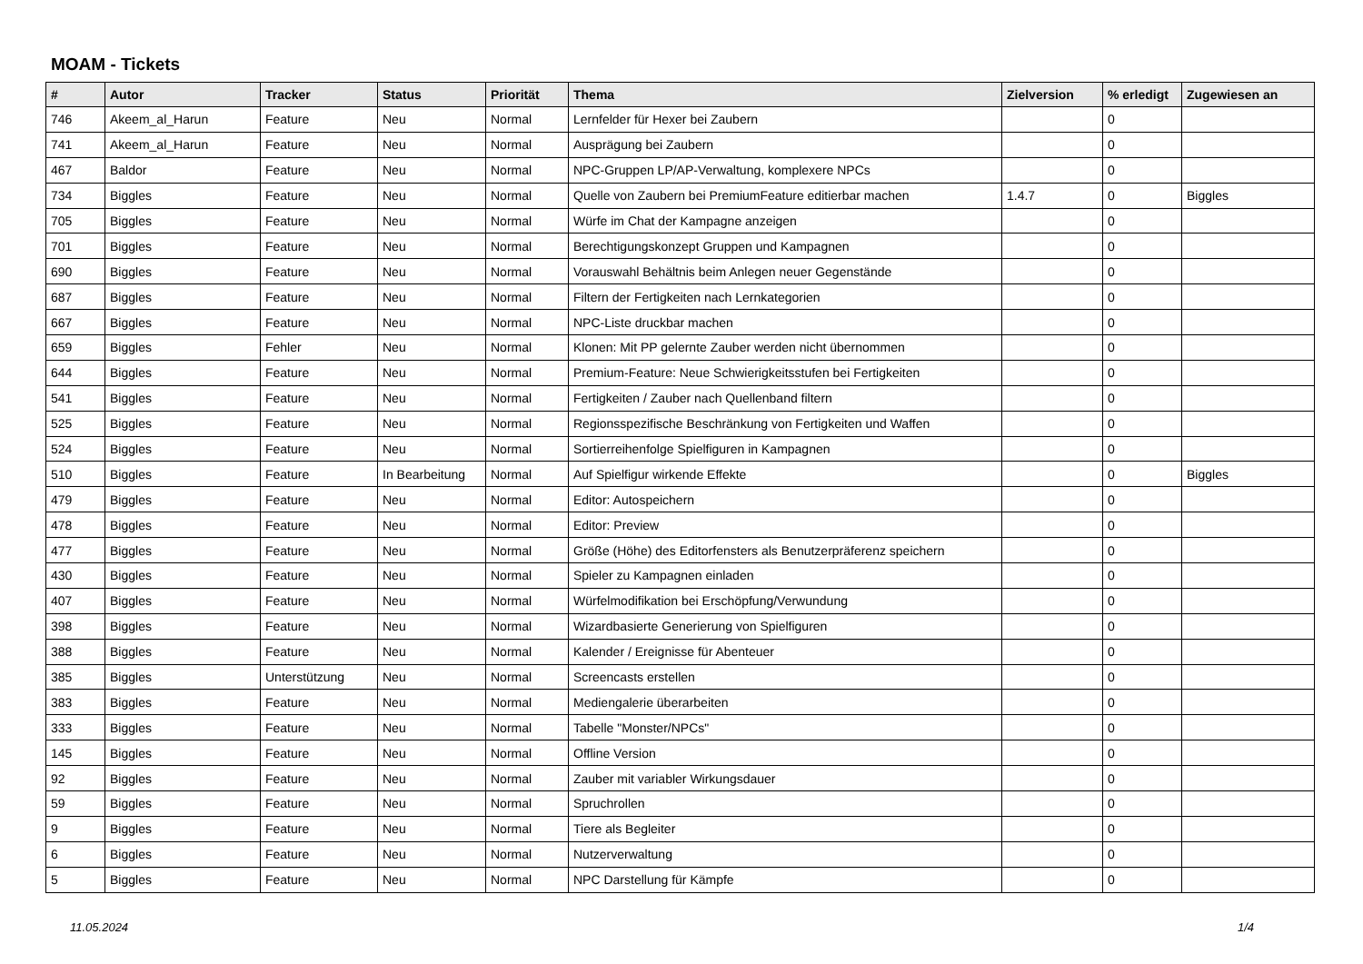MOAM - Tickets
| # | Autor | Tracker | Status | Priorität | Thema | Zielversion | % erledigt | Zugewiesen an |
| --- | --- | --- | --- | --- | --- | --- | --- | --- |
| 746 | Akeem_al_Harun | Feature | Neu | Normal | Lernfelder für Hexer bei Zaubern | | 0 | |
| 741 | Akeem_al_Harun | Feature | Neu | Normal | Ausprägung bei Zaubern | | 0 | |
| 467 | Baldor | Feature | Neu | Normal | NPC-Gruppen LP/AP-Verwaltung, komplexere NPCs | | 0 | |
| 734 | Biggles | Feature | Neu | Normal | Quelle von Zaubern bei PremiumFeature editierbar machen | 1.4.7 | 0 | Biggles |
| 705 | Biggles | Feature | Neu | Normal | Würfe im Chat der Kampagne anzeigen | | 0 | |
| 701 | Biggles | Feature | Neu | Normal | Berechtigungskonzept Gruppen und Kampagnen | | 0 | |
| 690 | Biggles | Feature | Neu | Normal | Vorauswahl Behältnis beim Anlegen neuer Gegenstände | | 0 | |
| 687 | Biggles | Feature | Neu | Normal | Filtern der Fertigkeiten nach Lernkategorien | | 0 | |
| 667 | Biggles | Feature | Neu | Normal | NPC-Liste druckbar machen | | 0 | |
| 659 | Biggles | Fehler | Neu | Normal | Klonen: Mit PP gelernte Zauber werden nicht übernommen | | 0 | |
| 644 | Biggles | Feature | Neu | Normal | Premium-Feature: Neue Schwierigkeitsstufen bei Fertigkeiten | | 0 | |
| 541 | Biggles | Feature | Neu | Normal | Fertigkeiten / Zauber nach Quellenband filtern | | 0 | |
| 525 | Biggles | Feature | Neu | Normal | Regionsspezifische Beschränkung von Fertigkeiten und Waffen | | 0 | |
| 524 | Biggles | Feature | Neu | Normal | Sortierreihenfolge Spielfiguren in Kampagnen | | 0 | |
| 510 | Biggles | Feature | In Bearbeitung | Normal | Auf Spielfigur wirkende Effekte | | 0 | Biggles |
| 479 | Biggles | Feature | Neu | Normal | Editor: Autospeichern | | 0 | |
| 478 | Biggles | Feature | Neu | Normal | Editor: Preview | | 0 | |
| 477 | Biggles | Feature | Neu | Normal | Größe (Höhe) des Editorfensters als Benutzerpräferenz speichern | | 0 | |
| 430 | Biggles | Feature | Neu | Normal | Spieler zu Kampagnen einladen | | 0 | |
| 407 | Biggles | Feature | Neu | Normal | Würfelmodifikation bei Erschöpfung/Verwundung | | 0 | |
| 398 | Biggles | Feature | Neu | Normal | Wizardbasierte Generierung von Spielfiguren | | 0 | |
| 388 | Biggles | Feature | Neu | Normal | Kalender / Ereignisse für Abenteuer | | 0 | |
| 385 | Biggles | Unterstützung | Neu | Normal | Screencasts erstellen | | 0 | |
| 383 | Biggles | Feature | Neu | Normal | Mediengalerie überarbeiten | | 0 | |
| 333 | Biggles | Feature | Neu | Normal | Tabelle "Monster/NPCs" | | 0 | |
| 145 | Biggles | Feature | Neu | Normal | Offline Version | | 0 | |
| 92 | Biggles | Feature | Neu | Normal | Zauber mit variabler Wirkungsdauer | | 0 | |
| 59 | Biggles | Feature | Neu | Normal | Spruchrollen | | 0 | |
| 9 | Biggles | Feature | Neu | Normal | Tiere als Begleiter | | 0 | |
| 6 | Biggles | Feature | Neu | Normal | Nutzerverwaltung | | 0 | |
| 5 | Biggles | Feature | Neu | Normal | NPC Darstellung für Kämpfe | | 0 | |
11.05.2024 1/4